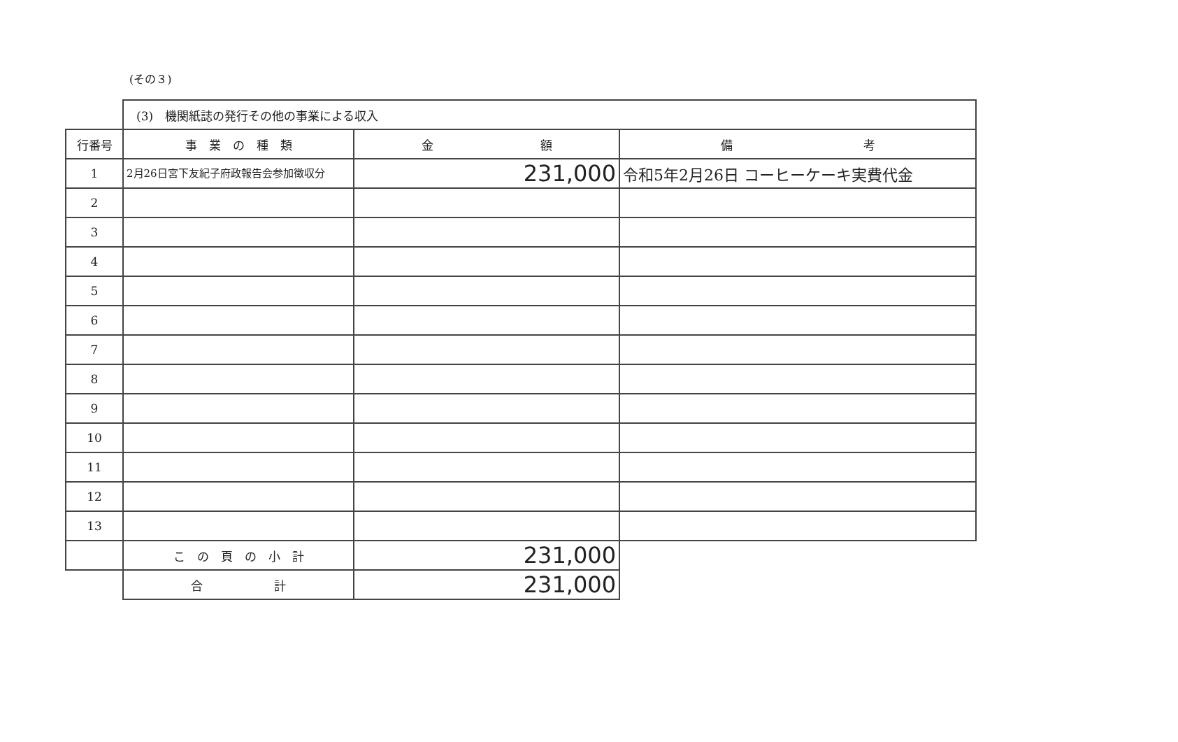(その３)
| | (3) 機関紙誌の発行その他の事業による収入 | | |
| 行番号 | 事 業 の 種 類 | 金 額 | 備 考 |
| 1 | 2月26日宮下友紀子府政報告会参加徴収分 | 231,000 | 令和5年2月26日 コーヒーケーキ実費代金 |
| 2 | | | |
| 3 | | | |
| 4 | | | |
| 5 | | | |
| 6 | | | |
| 7 | | | |
| 8 | | | |
| 9 | | | |
| 10 | | | |
| 11 | | | |
| 12 | | | |
| 13 | | | |
| | こ の 頁 の 小 計 | 231,000 | |
| | 合 計 | 231,000 | |